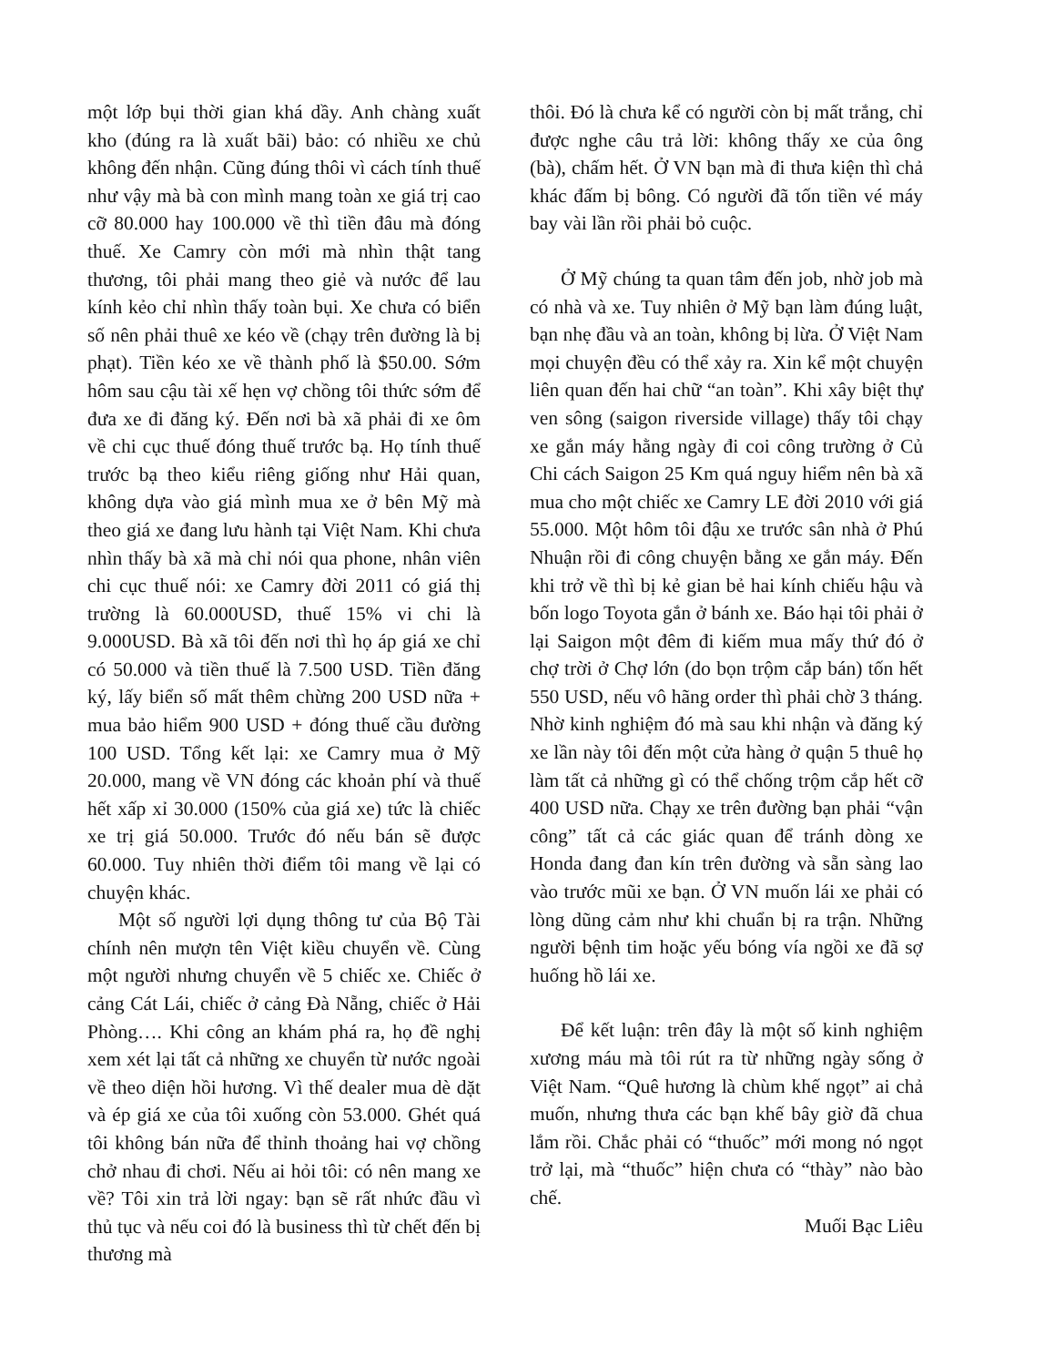một lớp bụi thời gian khá dầy. Anh chàng xuất kho (đúng ra là xuất bãi) bảo: có nhiều xe chủ không đến nhận. Cũng đúng thôi vì cách tính thuế như vậy mà bà con mình mang toàn xe giá trị cao cỡ 80.000 hay 100.000 về thì tiền đâu mà đóng thuế. Xe Camry còn mới mà nhìn thật tang thương, tôi phải mang theo giẻ và nước để lau kính kẻo chỉ nhìn thấy toàn bụi. Xe chưa có biển số nên phải thuê xe kéo về (chạy trên đường là bị phạt). Tiền kéo xe về thành phố là $50.00. Sớm hôm sau cậu tài xế hẹn vợ chồng tôi thức sớm để đưa xe đi đăng ký. Đến nơi bà xã phải đi xe ôm về chi cục thuế đóng thuế trước bạ. Họ tính thuế trước bạ theo kiểu riêng giống như Hải quan, không dựa vào giá mình mua xe ở bên Mỹ mà theo giá xe đang lưu hành tại Việt Nam. Khi chưa nhìn thấy bà xã mà chỉ nói qua phone, nhân viên chi cục thuế nói: xe Camry đời 2011 có giá thị trường là 60.000USD, thuế 15% vi chi là 9.000USD. Bà xã tôi đến nơi thì họ áp giá xe chỉ có 50.000 và tiền thuế là 7.500 USD. Tiền đăng ký, lấy biển số mất thêm chừng 200 USD nữa + mua bảo hiểm 900 USD + đóng thuế cầu đường 100 USD. Tổng kết lại: xe Camry mua ở Mỹ 20.000, mang về VN đóng các khoản phí và thuế hết xấp xỉ 30.000 (150% của giá xe) tức là chiếc xe trị giá 50.000. Trước đó nếu bán sẽ được 60.000. Tuy nhiên thời điểm tôi mang về lại có chuyện khác.
Một số người lợi dụng thông tư của Bộ Tài chính nên mượn tên Việt kiều chuyển về. Cùng một người nhưng chuyển về 5 chiếc xe. Chiếc ở cảng Cát Lái, chiếc ở cảng Đà Nẵng, chiếc ở Hải Phòng…. Khi công an khám phá ra, họ đề nghị xem xét lại tất cả những xe chuyển từ nước ngoài về theo diện hồi hương. Vì thế dealer mua dè dặt và ép giá xe của tôi xuống còn 53.000. Ghét quá tôi không bán nữa để thỉnh thoảng hai vợ chồng chở nhau đi chơi. Nếu ai hỏi tôi: có nên mang xe về? Tôi xin trả lời ngay: bạn sẽ rất nhức đầu vì thủ tục và nếu coi đó là business thì từ chết đến bị thương mà
thôi. Đó là chưa kể có người còn bị mất trắng, chỉ được nghe câu trả lời: không thấy xe của ông (bà), chấm hết. Ở VN bạn mà đi thưa kiện thì chả khác đấm bị bông. Có người đã tốn tiền vé máy bay vài lần rồi phải bỏ cuộc.
Ở Mỹ chúng ta quan tâm đến job, nhờ job mà có nhà và xe. Tuy nhiên ở Mỹ bạn làm đúng luật, bạn nhẹ đầu và an toàn, không bị lừa. Ở Việt Nam mọi chuyện đều có thể xảy ra. Xin kể một chuyện liên quan đến hai chữ “an toàn”. Khi xây biệt thự ven sông (saigon riverside village) thấy tôi chạy xe gắn máy hằng ngày đi coi công trường ở Củ Chi cách Saigon 25 Km quá nguy hiểm nên bà xã mua cho một chiếc xe Camry LE đời 2010 với giá 55.000. Một hôm tôi đậu xe trước sân nhà ở Phú Nhuận rồi đi công chuyện bằng xe gắn máy. Đến khi trở về thì bị kẻ gian bẻ hai kính chiếu hậu và bốn logo Toyota gắn ở bánh xe. Báo hại tôi phải ở lại Saigon một đêm đi kiếm mua mấy thứ đó ở chợ trời ở Chợ lớn (do bọn trộm cắp bán) tốn hết 550 USD, nếu vô hãng order thì phải chờ 3 tháng. Nhờ kinh nghiệm đó mà sau khi nhận và đăng ký xe lần này tôi đến một cửa hàng ở quận 5 thuê họ làm tất cả những gì có thể chống trộm cắp hết cỡ 400 USD nữa. Chạy xe trên đường bạn phải “vận công” tất cả các giác quan để tránh dòng xe Honda đang đan kín trên đường và sẵn sàng lao vào trước mũi xe bạn. Ở VN muốn lái xe phải có lòng dũng cảm như khi chuẩn bị ra trận. Những người bệnh tim hoặc yếu bóng vía ngồi xe đã sợ huống hồ lái xe.
Để kết luận: trên đây là một số kinh nghiệm xương máu mà tôi rút ra từ những ngày sống ở Việt Nam. “Quê hương là chùm khế ngọt” ai chả muốn, nhưng thưa các bạn khế bây giờ đã chua lắm rồi. Chắc phải có “thuốc” mới mong nó ngọt trở lại, mà “thuốc” hiện chưa có “thày” nào bào chế.
Muối Bạc Liêu